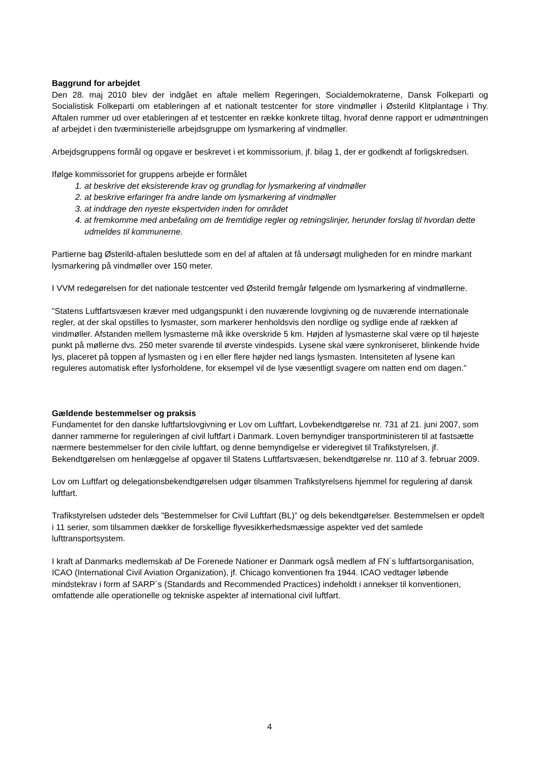Baggrund for arbejdet
Den 28. maj 2010 blev der indgået en aftale mellem Regeringen, Socialdemokraterne, Dansk Folkeparti og Socialistisk Folkeparti om etableringen af et nationalt testcenter for store vindmøller i Østerild Klitplantage i Thy. Aftalen rummer ud over etableringen af et testcenter en række konkrete tiltag, hvoraf denne rapport er udmøntningen af arbejdet i den tværministerielle arbejdsgruppe om lysmarkering af vindmøller.
Arbejdsgruppens formål og opgave er beskrevet i et kommissorium, jf. bilag 1, der er godkendt af forligskredsen.
Ifølge kommissoriet for gruppens arbejde er formålet
1. at beskrive det eksisterende krav og grundlag for lysmarkering af vindmøller
2. at beskrive erfaringer fra andre lande om lysmarkering af vindmøller
3. at inddrage den nyeste ekspertviden inden for området
4. at fremkomme med anbefaling om de fremtidige regler og retningslinjer, herunder forslag til hvordan dette udmeldes til kommunerne.
Partierne bag Østerild-aftalen besluttede som en del af aftalen at få undersøgt muligheden for en mindre markant lysmarkering på vindmøller over 150 meter.
I VVM redegørelsen for det nationale testcenter ved Østerild fremgår følgende om lysmarkering af vindmøllerne.
”Statens Luftfartsvæsen kræver med udgangspunkt i den nuværende lovgivning og de nuværende internationale regler, at der skal opstilles to lysmaster, som markerer henholdsvis den nordlige og sydlige ende af rækken af vindmøller. Afstanden mellem lysmasterne må ikke overskride 5 km. Højden af lysmasterne skal være op til højeste punkt på møllerne dvs. 250 meter svarende til øverste vindespids. Lysene skal være synkroniseret, blinkende hvide lys, placeret på toppen af lysmasten og i en eller flere højder ned langs lysmasten. Intensiteten af lysene kan reguleres automatisk efter lysforholdene, for eksempel vil de lyse væsentligt svagere om natten end om dagen.”
Gældende bestemmelser og praksis
Fundamentet for den danske luftfartslovgivning er Lov om Luftfart, Lovbekendtgørelse nr. 731 af 21. juni 2007, som danner rammerne for reguleringen af civil luftfart i Danmark. Loven bemyndiger transportministeren til at fastsætte nærmere bestemmelser for den civile luftfart, og denne bemyndigelse er videregivet til Trafikstyrelsen, jf. Bekendtgørelsen om henlæggelse af opgaver til Statens Luftfartsvæsen, bekendtgørelse nr. 110 af 3. februar 2009.
Lov om Luftfart og delegationsbekendtgørelsen udgør tilsammen Trafikstyrelsens hjemmel for regulering af dansk luftfart.
Trafikstyrelsen udsteder dels ”Bestemmelser for Civil Luftfart (BL)” og dels bekendtgørelser. Bestemmelsen er opdelt i 11 serier, som tilsammen dækker de forskellige flyvesikkerhedsmæssige aspekter ved det samlede lufttransportsystem.
I kraft af Danmarks medlemskab af De Forenede Nationer er Danmark også medlem af FN´s luftfartsorganisation, ICAO (International Civil Aviation Organization), jf. Chicago konventionen fra 1944. ICAO vedtager løbende mindstekrav i form af SARP´s (Standards and Recommended Practices) indeholdt i annekser til konventionen, omfattende alle operationelle og tekniske aspekter af international civil luftfart.
4